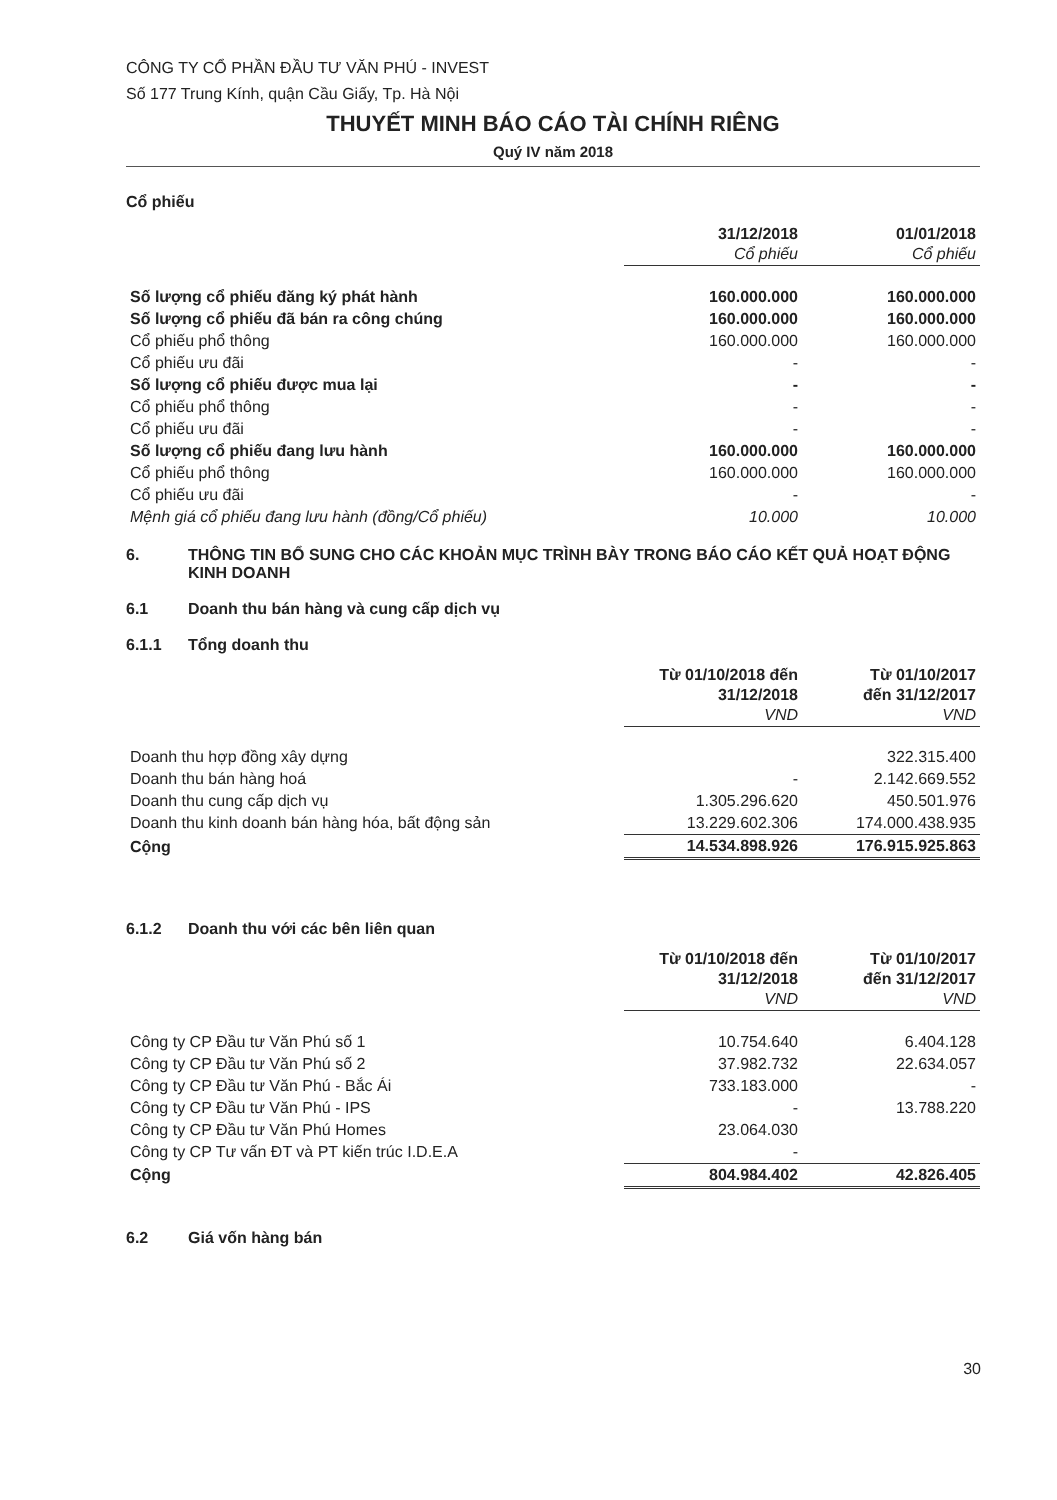CÔNG TY CỔ PHẦN ĐẦU TƯ VĂN PHÚ - INVEST
Số 177 Trung Kính, quận Cầu Giấy, Tp. Hà Nội
THUYẾT MINH BÁO CÁO TÀI CHÍNH RIÊNG
Quý IV năm 2018
Cổ phiếu
| | 31/12/2018 Cổ phiếu | 01/01/2018 Cổ phiếu |
| --- | --- | --- |
| Số lượng cổ phiếu đăng ký phát hành | 160.000.000 | 160.000.000 |
| Số lượng cổ phiếu đã bán ra công chúng | 160.000.000 | 160.000.000 |
| Cổ phiếu phổ thông | 160.000.000 | 160.000.000 |
| Cổ phiếu ưu đãi | - | - |
| Số lượng cổ phiếu được mua lại | - | - |
| Cổ phiếu phổ thông | - | - |
| Cổ phiếu ưu đãi | - | - |
| Số lượng cổ phiếu đang lưu hành | 160.000.000 | 160.000.000 |
| Cổ phiếu phổ thông | 160.000.000 | 160.000.000 |
| Cổ phiếu ưu đãi | - | - |
| Mệnh giá cổ phiếu đang lưu hành (đồng/Cổ phiếu) | 10.000 | 10.000 |
6. THÔNG TIN BỔ SUNG CHO CÁC KHOẢN MỤC TRÌNH BÀY TRONG BÁO CÁO KẾT QUẢ HOẠT ĐỘNG KINH DOANH
6.1 Doanh thu bán hàng và cung cấp dịch vụ
6.1.1 Tổng doanh thu
| | Từ 01/10/2018 đến 31/12/2018 VND | Từ 01/10/2017 đến 31/12/2017 VND |
| --- | --- | --- |
| Doanh thu hợp đồng xây dựng | | 322.315.400 |
| Doanh thu bán hàng hoá | - | 2.142.669.552 |
| Doanh thu cung cấp dịch vụ | 1.305.296.620 | 450.501.976 |
| Doanh thu kinh doanh bán hàng hóa, bất động sản | 13.229.602.306 | 174.000.438.935 |
| Cộng | 14.534.898.926 | 176.915.925.863 |
6.1.2 Doanh thu với các bên liên quan
| | Từ 01/10/2018 đến 31/12/2018 VND | Từ 01/10/2017 đến 31/12/2017 VND |
| --- | --- | --- |
| Công ty CP Đầu tư Văn Phú số 1 | 10.754.640 | 6.404.128 |
| Công ty CP Đầu tư Văn Phú số 2 | 37.982.732 | 22.634.057 |
| Công ty CP Đầu tư Văn Phú - Bắc Ái | 733.183.000 | - |
| Công ty CP Đầu tư Văn Phú - IPS | - | 13.788.220 |
| Công ty CP Đầu tư Văn Phú Homes | 23.064.030 | |
| Công ty CP Tư vấn ĐT và PT kiến trúc I.D.E.A | - | |
| Cộng | 804.984.402 | 42.826.405 |
6.2 Giá vốn hàng bán
30